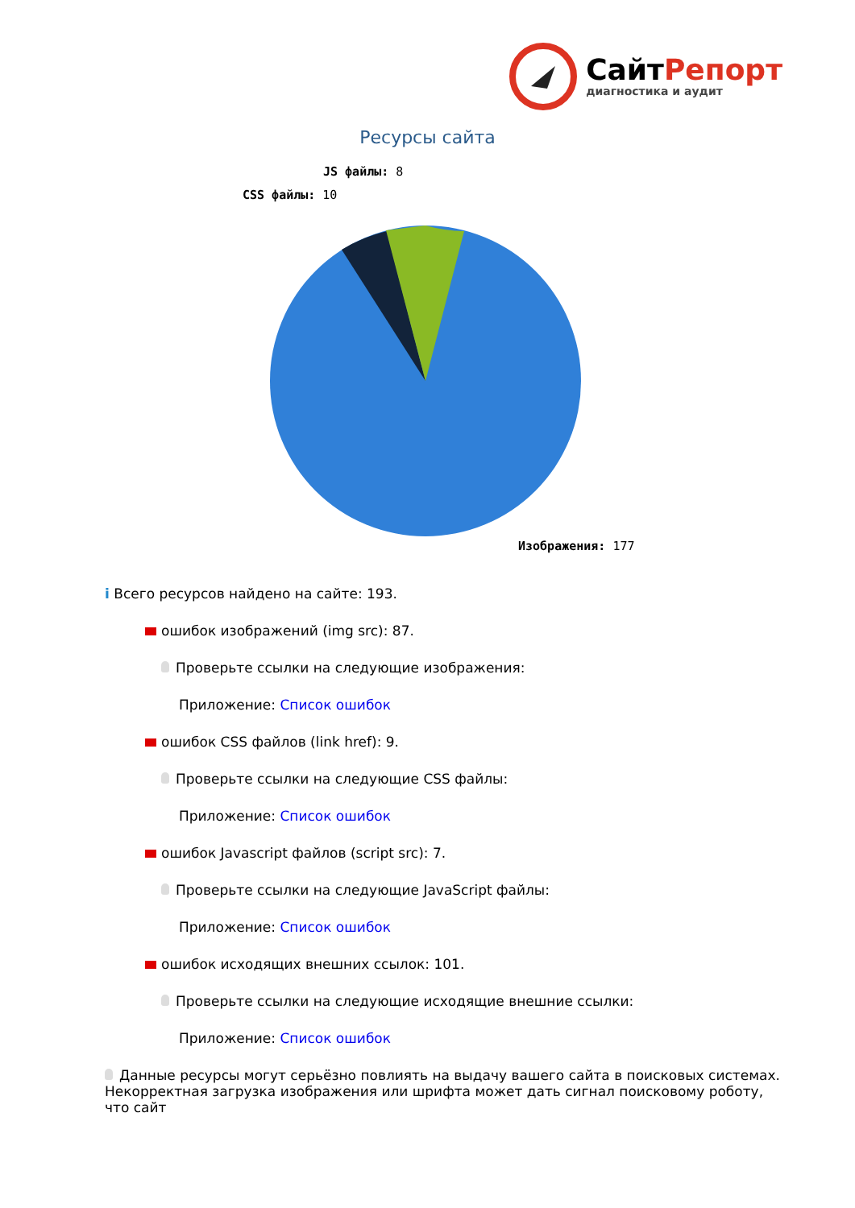Сайт Репорт
диагностика и аудит
Ресурсы сайта
JS файлы: 8
CSS файлы: 10
Изображения: 177
i Всего ресурсов найдено на сайте: 193.
ошибок изображений (img src): 87.
Проверьте ссылки на следующие изображения:
Приложение: Список ошибок
ошибок CSS файлов (link href): 9.
Проверьте ссылки на следующие CSS файлы:
Приложение: Список ошибок
ошибок Javascript файлов (script src): 7.
Проверьте ссылки на следующие JavaScript файлы:
Приложение: Список ошибок
ошибок исходящих внешних ссылок: 101.
Проверьте ссылки на следующие исходящие внешние ссылки:
Приложение: Список ошибок
Данные ресурсы могут серьёзно повлиять на выдачу вашего сайта в поисковых системах. Некорректная загрузка изображения или шрифта может дать сигнал поисковому роботу, что сайт